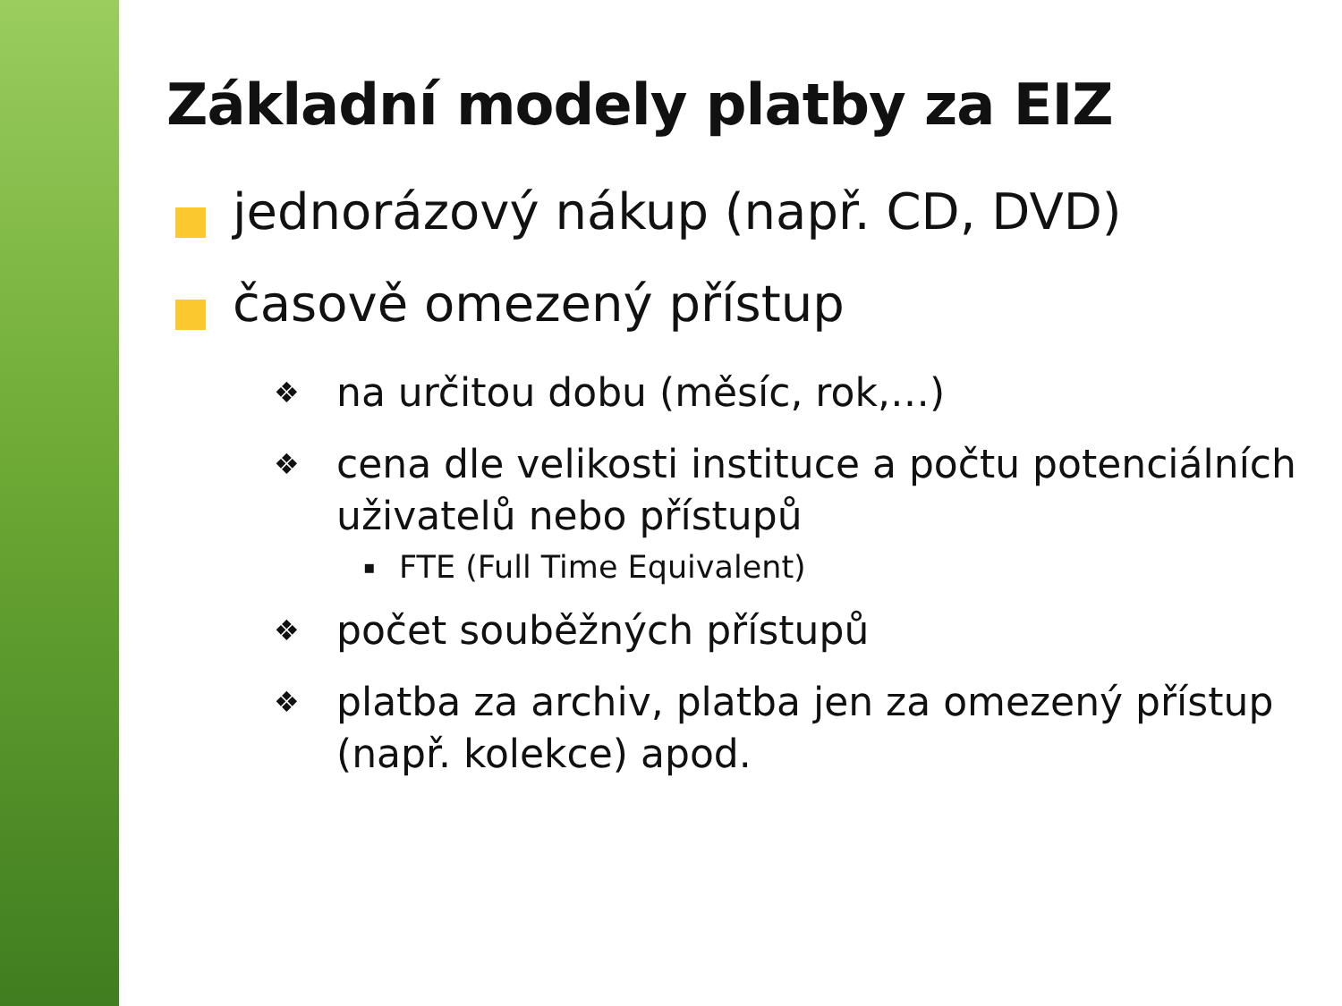Základní modely platby za EIZ
jednorázový nákup (např. CD, DVD)
časově omezený přístup
❖ na určitou dobu (měsíc, rok,…)
❖ cena dle velikosti instituce a počtu potenciálních uživatelů nebo přístupů
▪ FTE (Full Time Equivalent)
❖ počet souběžných přístupů
❖ platba za archiv, platba jen za omezený přístup (např. kolekce) apod.